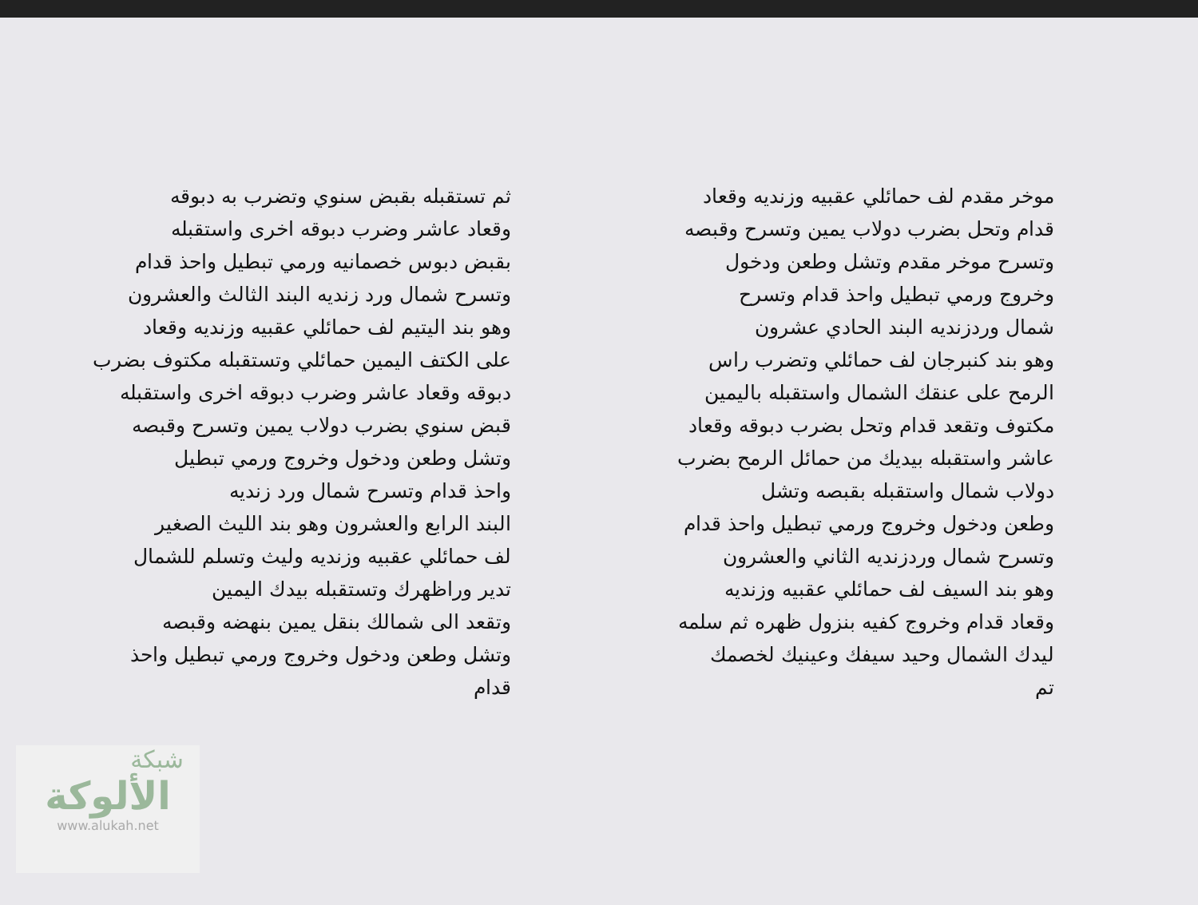موخر مقدم لف حمائلي عقبيه وزنديه وقعاد
قدام وتحل بضرب دولاب يمين وتسرح وقبصه
وتسرح موخر مقدم وتشل وطعن ودخول
وخروج ورمي تبطيل واحذ قدام وتسرح
شمال وردزنديه البند الحادي عشرون
وهو بند كنبرجان لف حمائلي وتضرب راس
الرمح على عنقك الشمال واستقبله باليمين
مكتوف وتقعد قدام وتحل بضرب دبوقه وقعاد
عاشر واستقبله بيديك من حمائل الرمح بضرب
دولاب شمال واستقبله بقبصه وتشل
وطعن ودخول وخروج ورمي تبطيل واحذ قدام
وتسرح شمال وردزنديه الثاني والعشرون
وهو بند السيف لف حمائلي عقبيه وزنديه
وقعاد قدام وخروج كفيه بنزول ظهره ثم سلمه
ليدك الشمال وحيد سيفك وعينيك لخصمك
تم
ثم تستقبله بقبض سنوي وتضرب به دبوقه
وقعاد عاشر وضرب دبوقه اخرى واستقبله
بقبض دبوس خصمانيه ورمي تبطيل واحذ قدام
وتسرح شمال ورد زنديه البند الثالث والعشرون
وهو بند اليتيم لف حمائلي عقبيه وزنديه وقعاد
على الكتف اليمين حمائلي وتستقبله مكتوف بضرب
دبوقه وقعاد عاشر وضرب دبوقه اخرى واستقبله
قبض سنوي بضرب دولاب يمين وتسرح وقبصه
وتشل وطعن ودخول وخروج ورمي تبطيل
واحذ قدام وتسرح شمال ورد زنديه
البند الرابع والعشرون وهو بند الليث الصغير
لف حمائلي عقبيه وزنديه وليث وتسلم للشمال
تدير وراظهرك وتستقبله بيدك اليمين
وتقعد الى شمالك بنقل يمين بنهضه وقبصه
وتشل وطعن ودخول وخروج ورمي تبطيل واحذ قدام
شبكة
الألوكة
www.alukah.net